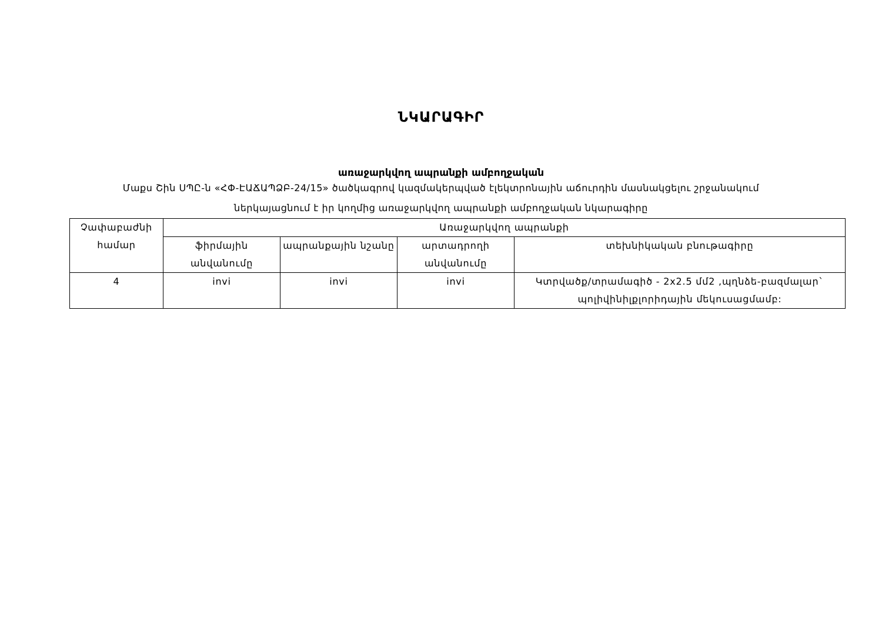ՆԿԱՐԱԳԻՐ
առաջարկվող ապրանքի ամբողջական
Մաքս Շին ՍՊԸ-ն «ՀՓ-ԷԱՃԱՊՁԲ-24/15» ծածկագրով կազմակերպված էլեկտրոնային աճուրդին մասնակցելու շրջանակում
ներկայացնում է իր կողմից առաջարկվող ապրանքի ամբողջական նկարագիրը
| Չափաբաժնի համար | Առաջարկվող ապրանքի | | | |
| --- | --- | --- | --- | --- |
| | ֆիրմային անվանումը | ապրանքային նշանը | արտադրողի անվանումը | տեխնիկական բնութագիրը |
| 4 | invi | invi | invi | Կտրվածք/տրամագիծ - 2x2.5 մմ2 ,պղնձե-բազմալար` պոլիվինիլքլորիդային մեկուսացմամբ: |